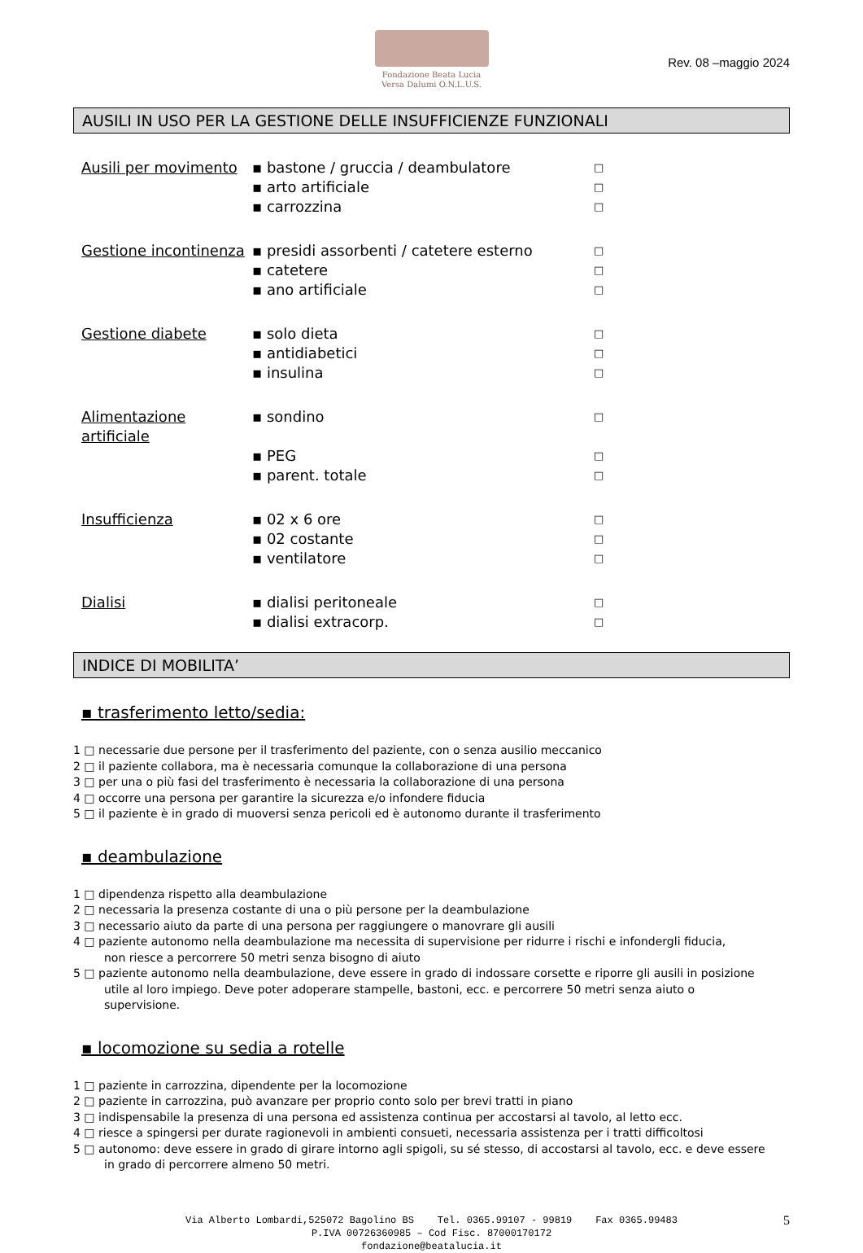Fondazione Beata Lucia
Versa Dalumi O.N.L.U.S.
Rev. 08 –maggio 2024
AUSILI IN USO PER LA GESTIONE DELLE INSUFFICIENZE FUNZIONALI
Ausili per movimento ▪ bastone / gruccia / deambulatore □ ▪ arto artificiale □ ▪ carrozzina □
Gestione incontinenza ▪ presidi assorbenti / catetere esterno □ ▪ catetere □ ▪ ano artificiale □
Gestione diabete ▪ solo dieta □ ▪ antidiabetici □ ▪ insulina □
Alimentazione artificiale ▪ sondino □ ▪ PEG □ ▪ parent. totale □
Insufficienza ▪ 02 x 6 ore □ ▪ 02 costante □ ▪ ventilatore □
Dialisi ▪ dialisi peritoneale □ ▪ dialisi extracorp. □
INDICE DI MOBILITA’
▪ trasferimento letto/sedia:
1 □ necessarie due persone per il trasferimento del paziente, con o senza ausilio meccanico
2 □ il paziente collabora, ma è necessaria comunque la collaborazione di una persona
3 □ per una o più fasi del trasferimento è necessaria la collaborazione di una persona
4 □ occorre una persona per garantire la sicurezza e/o infondere fiducia
5 □ il paziente è in grado di muoversi senza pericoli ed è autonomo durante il trasferimento
▪ deambulazione
1 □ dipendenza rispetto alla deambulazione
2 □ necessaria la presenza costante di una o più persone per la deambulazione
3 □ necessario aiuto da parte di una persona per raggiungere o manovrare gli ausili
4 □ paziente autonomo nella deambulazione ma necessita di supervisione per ridurre i rischi e infondergli fiducia,
non riesce a percorrere 50 metri senza bisogno di aiuto
5 □ paziente autonomo nella deambulazione, deve essere in grado di indossare corsette e riporre gli ausili in posizione
utile al loro impiego. Deve poter adoperare stampelle, bastoni, ecc. e percorrere 50 metri senza aiuto o
supervisione.
▪ locomozione su sedia a rotelle
1 □ paziente in carrozzina, dipendente per la locomozione
2 □ paziente in carrozzina, può avanzare per proprio conto solo per brevi tratti in piano
3 □ indispensabile la presenza di una persona ed assistenza continua per accostarsi al tavolo, al letto ecc.
4 □ riesce a spingersi per durate ragionevoli in ambienti consueti, necessaria assistenza per i tratti difficoltosi
5 □ autonomo: deve essere in grado di girare intorno agli spigoli, su sé stesso, di accostarsi al tavolo, ecc. e deve essere
in grado di percorrere almeno 50 metri.
Via Alberto Lombardi,525072 Bagolino BS Tel. 0365.99107 - 99819 Fax 0365.99483
P.IVA 00726360985 – Cod Fisc. 87000170172
fondazione@beatalucia.it
5